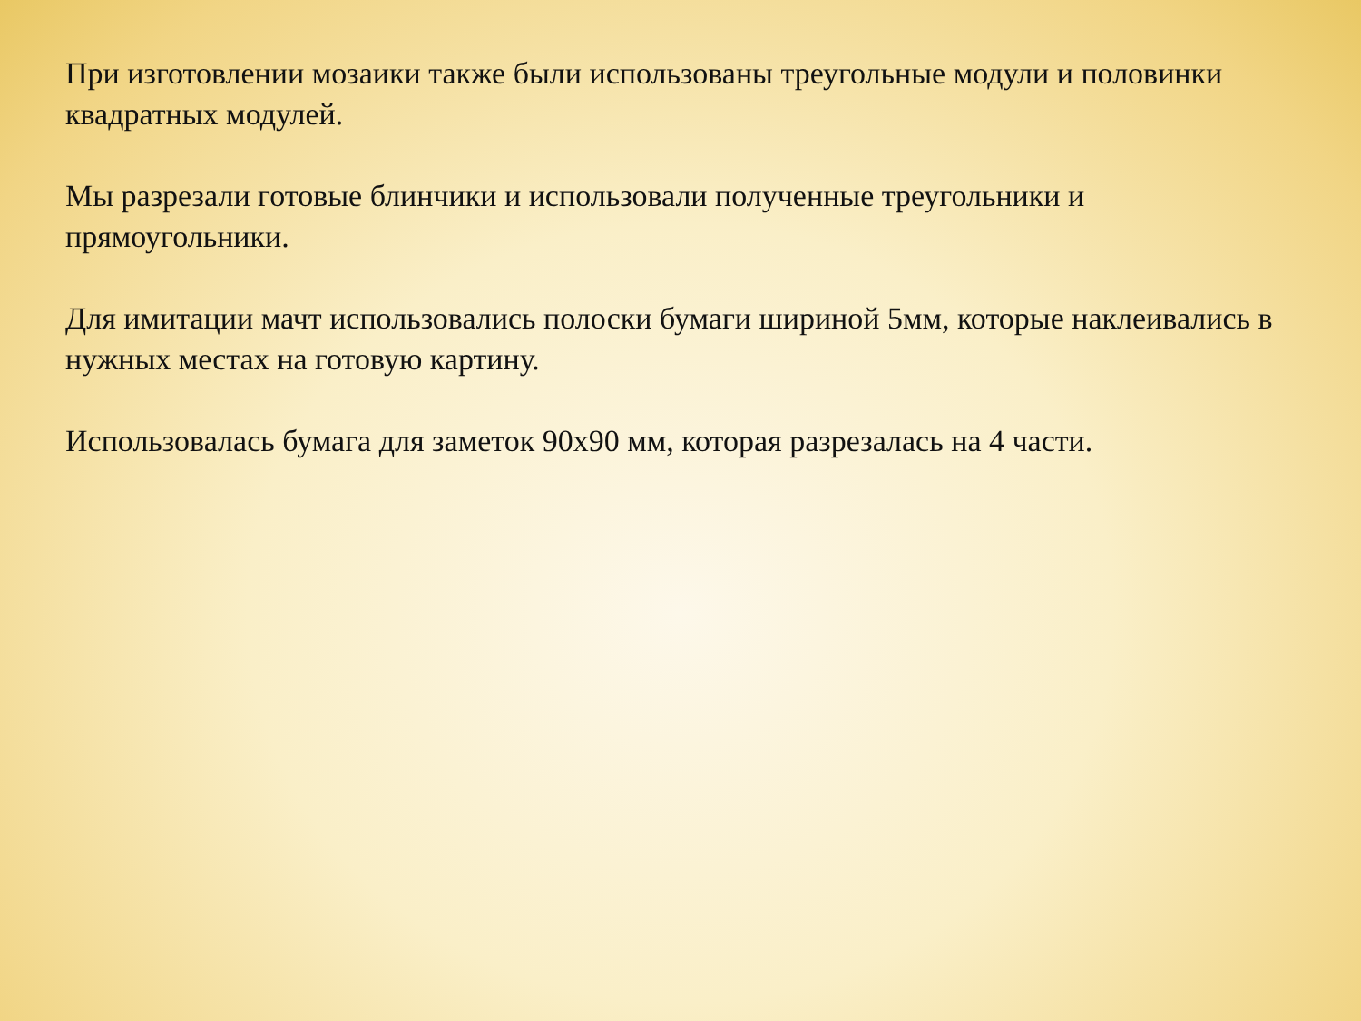При изготовлении мозаики также были использованы треугольные модули и половинки квадратных модулей.
Мы разрезали готовые блинчики и использовали полученные треугольники и прямоугольники.
Для имитации мачт использовались полоски бумаги шириной 5мм, которые наклеивались в нужных местах на готовую картину.
Использовалась бумага для заметок 90х90 мм, которая разрезалась на 4 части.